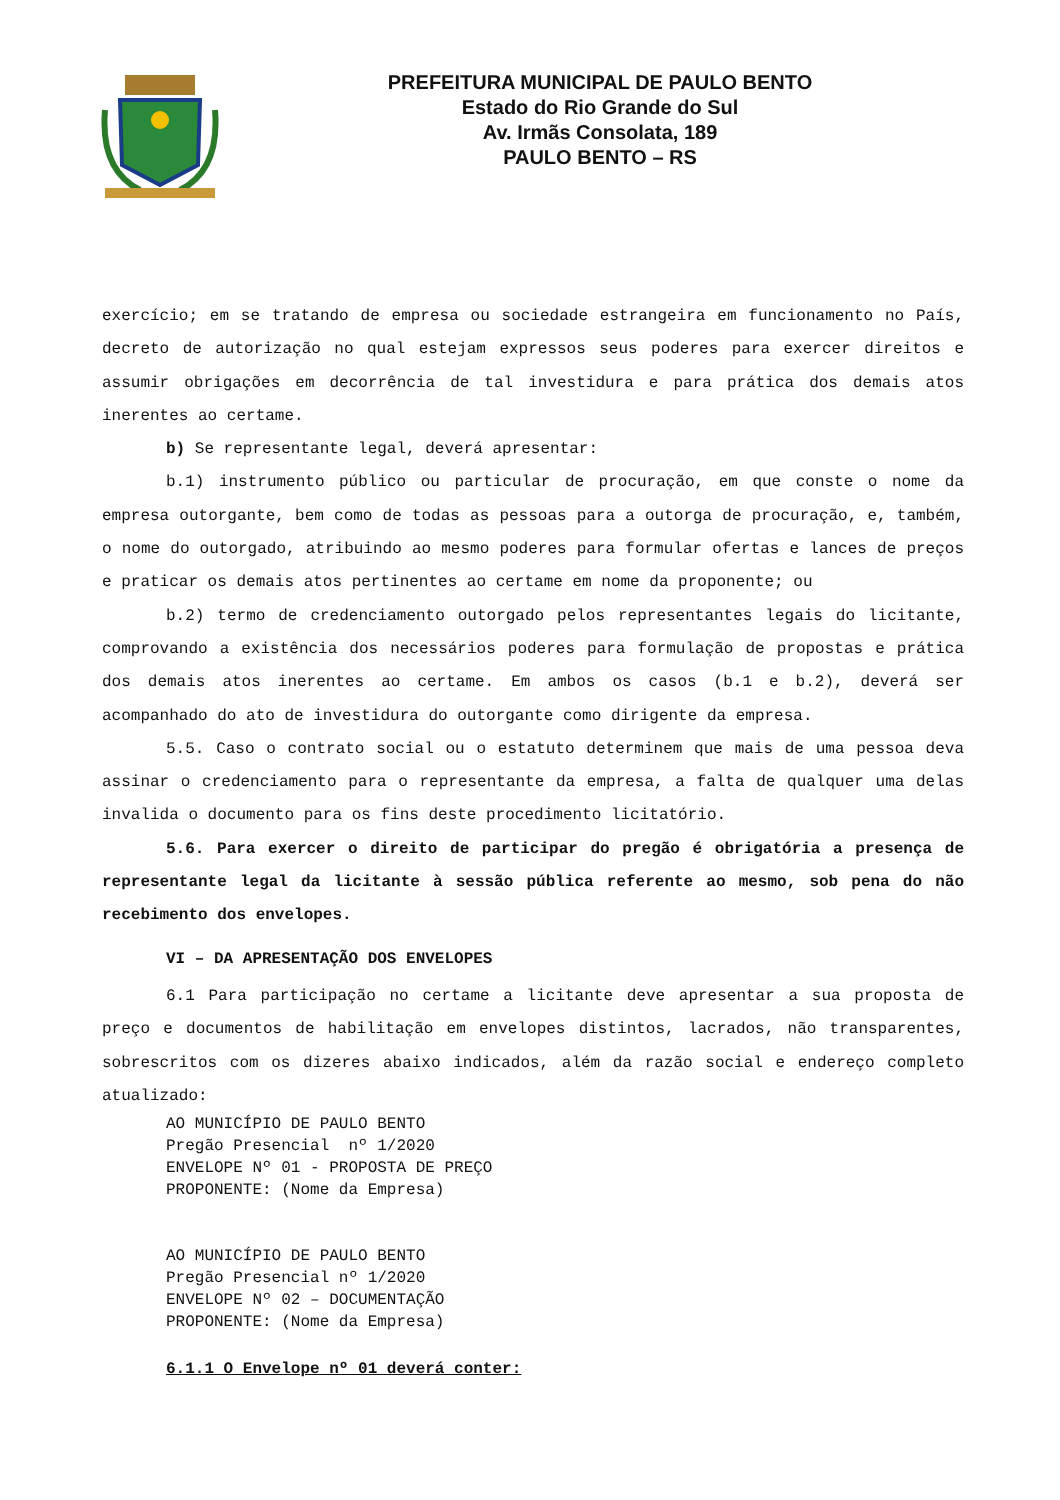PREFEITURA MUNICIPAL DE PAULO BENTO
Estado do Rio Grande do Sul
Av. Irmãs Consolata, 189
PAULO BENTO – RS
exercício; em se tratando de empresa ou sociedade estrangeira em funcionamento no País, decreto de autorização no qual estejam expressos seus poderes para exercer direitos e assumir obrigações em decorrência de tal investidura e para prática dos demais atos inerentes ao certame.
b) Se representante legal, deverá apresentar:
b.1) instrumento público ou particular de procuração, em que conste o nome da empresa outorgante, bem como de todas as pessoas para a outorga de procuração, e, também, o nome do outorgado, atribuindo ao mesmo poderes para formular ofertas e lances de preços e praticar os demais atos pertinentes ao certame em nome da proponente; ou
b.2) termo de credenciamento outorgado pelos representantes legais do licitante, comprovando a existência dos necessários poderes para formulação de propostas e prática dos demais atos inerentes ao certame. Em ambos os casos (b.1 e b.2), deverá ser acompanhado do ato de investidura do outorgante como dirigente da empresa.
5.5. Caso o contrato social ou o estatuto determinem que mais de uma pessoa deva assinar o credenciamento para o representante da empresa, a falta de qualquer uma delas invalida o documento para os fins deste procedimento licitatório.
5.6. Para exercer o direito de participar do pregão é obrigatória a presença de representante legal da licitante à sessão pública referente ao mesmo, sob pena do não recebimento dos envelopes.
VI – DA APRESENTAÇÃO DOS ENVELOPES
6.1 Para participação no certame a licitante deve apresentar a sua proposta de preço e documentos de habilitação em envelopes distintos, lacrados, não transparentes, sobrescritos com os dizeres abaixo indicados, além da razão social e endereço completo atualizado:
AO MUNICÍPIO DE PAULO BENTO
Pregão Presencial nº 1/2020
ENVELOPE Nº 01 - PROPOSTA DE PREÇO
PROPONENTE: (Nome da Empresa)
AO MUNICÍPIO DE PAULO BENTO
Pregão Presencial nº 1/2020
ENVELOPE Nº 02 – DOCUMENTAÇÃO
PROPONENTE: (Nome da Empresa)
6.1.1 O Envelope nº 01 deverá conter: